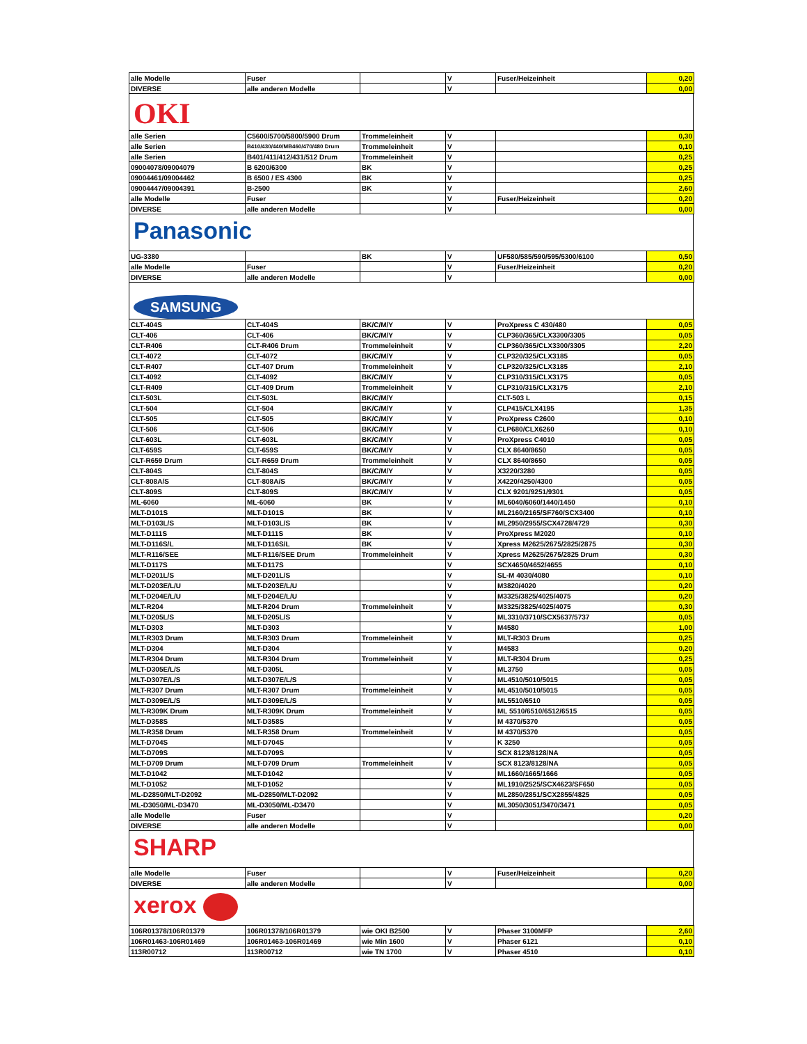| alle Modelle | Fuser | | V | Fuser/Heizeinheit | 0,20 |
| DIVERSE | alle anderen Modelle | | V | | 0,00 |
OKI
| alle Serien | C5600/5700/5800/5900 Drum | Trommeleinheit | V | | 0,30 |
| alle Serien | B410/430/440/MB460/470/480 Drum | Trommeleinheit | V | | 0,10 |
| alle Serien | B401/411/412/431/512 Drum | Trommeleinheit | V | | 0,25 |
| 09004078/09004079 | B 6200/6300 | BK | V | | 0,25 |
| 09004461/09004462 | B 6500 / ES 4300 | BK | V | | 0,25 |
| 09004447/09004391 | B-2500 | BK | V | | 2,60 |
| alle Modelle | Fuser | | V | Fuser/Heizeinheit | 0,20 |
| DIVERSE | alle anderen Modelle | | V | | 0,00 |
Panasonic
| UG-3380 | | BK | V | UF580/585/590/595/5300/6100 | 0,50 |
| alle Modelle | Fuser | | V | Fuser/Heizeinheit | 0,20 |
| DIVERSE | alle anderen Modelle | | V | | 0,00 |
SAMSUNG
| CLT-404S | CLT-404S | BK/C/M/Y | V | ProXpress C 430/480 | 0,05 |
| CLT-406 | CLT-406 | BK/C/M/Y | V | CLP360/365/CLX3300/3305 | 0,05 |
| CLT-R406 | CLT-R406 Drum | Trommeleinheit | V | CLP360/365/CLX3300/3305 | 2,20 |
| CLT-4072 | CLT-4072 | BK/C/M/Y | V | CLP320/325/CLX3185 | 0,05 |
| CLT-R407 | CLT-407 Drum | Trommeleinheit | V | CLP320/325/CLX3185 | 2,10 |
| CLT-4092 | CLT-4092 | BK/C/M/Y | V | CLP310/315/CLX3175 | 0,05 |
| CLT-R409 | CLT-409 Drum | Trommeleinheit | V | CLP310/315/CLX3175 | 2,10 |
| CLT-503L | CLT-503L | BK/C/M/Y | | CLT-503 L | 0,15 |
| CLT-504 | CLT-504 | BK/C/M/Y | V | CLP415/CLX4195 | 1,35 |
| CLT-505 | CLT-505 | BK/C/M/Y | V | ProXpress C2600 | 0,10 |
| CLT-506 | CLT-506 | BK/C/M/Y | V | CLP680/CLX6260 | 0,10 |
| CLT-603L | CLT-603L | BK/C/M/Y | V | ProXpress C4010 | 0,05 |
| CLT-659S | CLT-659S | BK/C/M/Y | V | CLX 8640/8650 | 0,05 |
| CLT-R659 Drum | CLT-R659 Drum | Trommeleinheit | V | CLX 8640/8650 | 0,05 |
| CLT-804S | CLT-804S | BK/C/M/Y | V | X3220/3280 | 0,05 |
| CLT-808A/S | CLT-808A/S | BK/C/M/Y | V | X4220/4250/4300 | 0,05 |
| CLT-809S | CLT-809S | BK/C/M/Y | V | CLX 9201/9251/9301 | 0,05 |
| ML-6060 | ML-6060 | BK | V | ML6040/6060/1440/1450 | 0,10 |
| MLT-D101S | MLT-D101S | BK | V | ML2160/2165/SF760/SCX3400 | 0,10 |
| MLT-D103L/S | MLT-D103L/S | BK | V | ML2950/2955/SCX4728/4729 | 0,30 |
| MLT-D111S | MLT-D111S | BK | V | ProXpress M2020 | 0,10 |
| MLT-D116S/L | MLT-D116S/L | BK | V | Xpress M2625/2675/2825/2875 | 0,30 |
| MLT-R116/SEE | MLT-R116/SEE Drum | Trommeleinheit | V | Xpress M2625/2675/2825 Drum | 0,30 |
| MLT-D117S | MLT-D117S | | V | SCX4650/4652/4655 | 0,10 |
| MLT-D201L/S | MLT-D201L/S | | V | SL-M 4030/4080 | 0,10 |
| MLT-D203E/L/U | MLT-D203E/L/U | | V | M3820/4020 | 0,20 |
| MLT-D204E/L/U | MLT-D204E/L/U | | V | M3325/3825/4025/4075 | 0,20 |
| MLT-R204 | MLT-R204 Drum | Trommeleinheit | V | M3325/3825/4025/4075 | 0,30 |
| MLT-D205L/S | MLT-D205L/S | | V | ML3310/3710/SCX5637/5737 | 0,05 |
| MLT-D303 | MLT-D303 | | V | M4580 | 1,00 |
| MLT-R303 Drum | MLT-R303 Drum | Trommeleinheit | V | MLT-R303 Drum | 0,25 |
| MLT-D304 | MLT-D304 | | V | M4583 | 0,20 |
| MLT-R304 Drum | MLT-R304 Drum | Trommeleinheit | V | MLT-R304 Drum | 0,25 |
| MLT-D305E/L/S | MLT-D305L | | V | ML3750 | 0,05 |
| MLT-D307E/L/S | MLT-D307E/L/S | | V | ML4510/5010/5015 | 0,05 |
| MLT-R307 Drum | MLT-R307 Drum | Trommeleinheit | V | ML4510/5010/5015 | 0,05 |
| MLT-D309E/L/S | MLT-D309E/L/S | | V | ML5510/6510 | 0,05 |
| MLT-R309K Drum | MLT-R309K Drum | Trommeleinheit | V | ML 5510/6510/6512/6515 | 0,05 |
| MLT-D358S | MLT-D358S | | V | M 4370/5370 | 0,05 |
| MLT-R358 Drum | MLT-R358 Drum | Trommeleinheit | V | M 4370/5370 | 0,05 |
| MLT-D704S | MLT-D704S | | V | K 3250 | 0,05 |
| MLT-D709S | MLT-D709S | | V | SCX 8123/8128/NA | 0,05 |
| MLT-D709 Drum | MLT-D709 Drum | Trommeleinheit | V | SCX 8123/8128/NA | 0,05 |
| MLT-D1042 | MLT-D1042 | | V | ML1660/1665/1666 | 0,05 |
| MLT-D1052 | MLT-D1052 | | V | ML1910/2525/SCX4623/SF650 | 0,05 |
| ML-D2850/MLT-D2092 | ML-D2850/MLT-D2092 | | V | ML2850/2851/SCX2855/4825 | 0,05 |
| ML-D3050/ML-D3470 | ML-D3050/ML-D3470 | | V | ML3050/3051/3470/3471 | 0,05 |
| alle Modelle | Fuser | | V | | 0,20 |
| DIVERSE | alle anderen Modelle | | V | | 0,00 |
SHARP
| alle Modelle | Fuser | | V | Fuser/Heizeinheit | 0,20 |
| DIVERSE | alle anderen Modelle | | V | | 0,00 |
xerox
| 106R01378/106R01379 | 106R01378/106R01379 | wie OKI B2500 | V | Phaser 3100MFP | 2,60 |
| 106R01463-106R01469 | 106R01463-106R01469 | wie Min 1600 | V | Phaser 6121 | 0,10 |
| 113R00712 | 113R00712 | wie TN 1700 | V | Phaser 4510 | 0,10 |